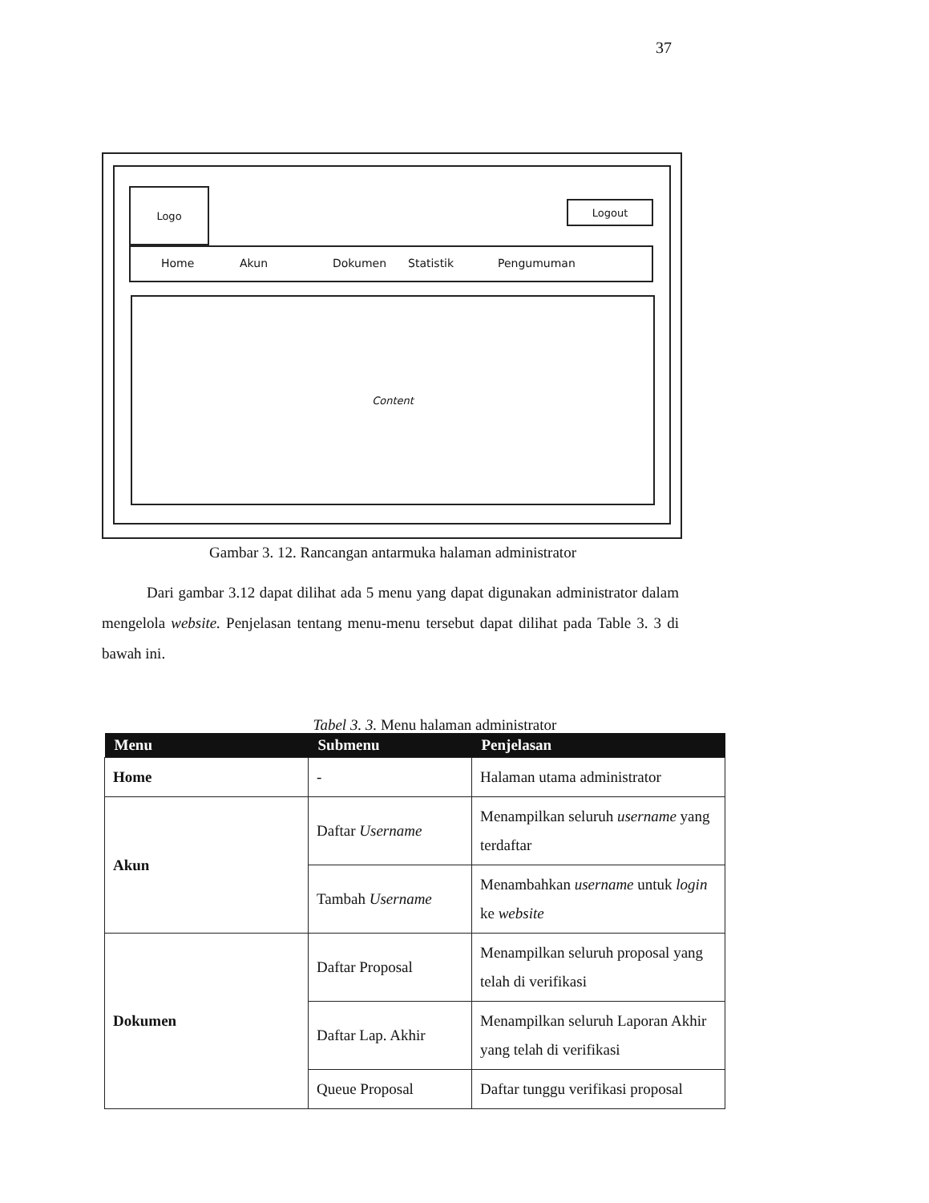37
Logo
Logout
Home Akun Dokumen Statistik Pengumuman
Content
Gambar 3. 12. Rancangan antarmuka halaman administrator
Dari gambar 3.12 dapat dilihat ada 5 menu yang dapat digunakan administrator dalam mengelola website. Penjelasan tentang menu-menu tersebut dapat dilihat pada Table 3. 3 di bawah ini.
Tabel 3. 3. Menu halaman administrator
| Menu | Submenu | Penjelasan |
| --- | --- | --- |
| Home | - | Halaman utama administrator |
| Akun | Daftar Username | Menampilkan seluruh username yang terdaftar |
| | Tambah Username | Menambahkan username untuk login ke website |
| Dokumen | Daftar Proposal | Menampilkan seluruh proposal yang telah di verifikasi |
| | Daftar Lap. Akhir | Menampilkan seluruh Laporan Akhir yang telah di verifikasi |
| | Queue Proposal | Daftar tunggu verifikasi proposal |